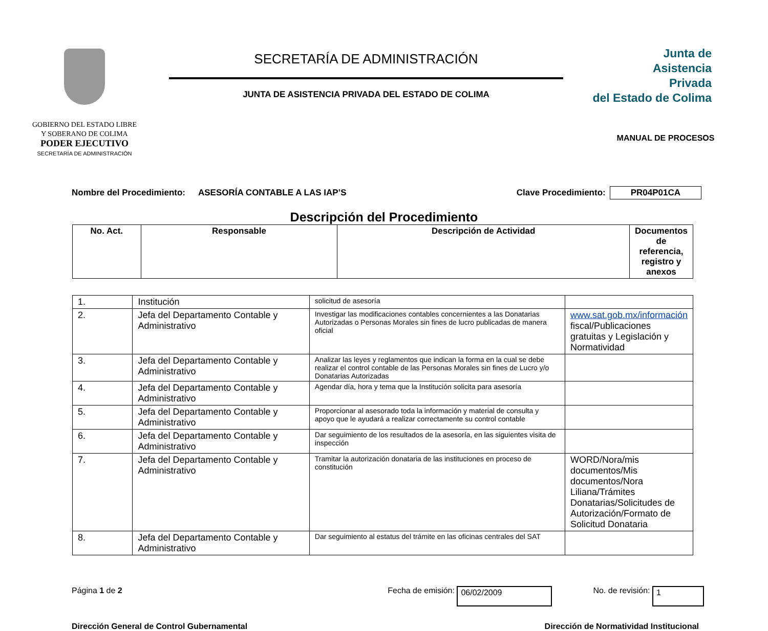GOBIERNO DEL ESTADO LIBRE
Y SOBERANO DE COLIMA
PODER EJECUTIVO
SECRETARÍA DE ADMINISTRACIÓN
SECRETARÍA DE ADMINISTRACIÓN
JUNTA DE ASISTENCIA PRIVADA DEL ESTADO DE COLIMA
Junta de
Asistencia
Privada
del Estado de Colima
MANUAL DE PROCESOS
Nombre del Procedimiento: ASESORÍA CONTABLE A LAS IAP’S Clave Procedimiento: PR04P01CA
Descripción del Procedimiento
| No. Act. | Responsable | Descripción de Actividad | Documentos de referencia, registro y anexos |
| --- | --- | --- | --- |
| 1. | Institución | solicitud de asesoría | |
| 2. | Jefa del Departamento Contable y Administrativo | Investigar las modificaciones contables concernientes a las Donatarias Autorizadas o Personas Morales sin fines de lucro publicadas de manera oficial | www.sat.gob.mx/información fiscal/Publicaciones gratuitas y Legislación y Normatividad |
| 3. | Jefa del Departamento Contable y Administrativo | Analizar las leyes y reglamentos que indican la forma en la cual se debe realizar el control contable de las Personas Morales sin fines de Lucro y/o Donatarias Autorizadas | |
| 4. | Jefa del Departamento Contable y Administrativo | Agendar día, hora y tema que la Institución solicita para asesoría | |
| 5. | Jefa del Departamento Contable y Administrativo | Proporcionar al asesorado toda la información y material de consulta y apoyo que le ayudará a realizar correctamente su control contable | |
| 6. | Jefa del Departamento Contable y Administrativo | Dar seguimiento de los resultados de la asesoría, en las siguientes visita de inspección | |
| 7. | Jefa del Departamento Contable y Administrativo | Tramitar la autorización donataria de las instituciones en proceso de constitución | WORD/Nora/mis documentos/Mis documentos/Nora Liliana/Trámites Donatarias/Solicitudes de Autorización/Formato de Solicitud Donataria |
| 8. | Jefa del Departamento Contable y Administrativo | Dar seguimiento al estatus del trámite en las oficinas centrales del SAT | |
Página 1 de 2 Fecha de emisión: 06/02/2009 No. de revisión: 1
Dirección General de Control Gubernamental Dirección de Normatividad Institucional